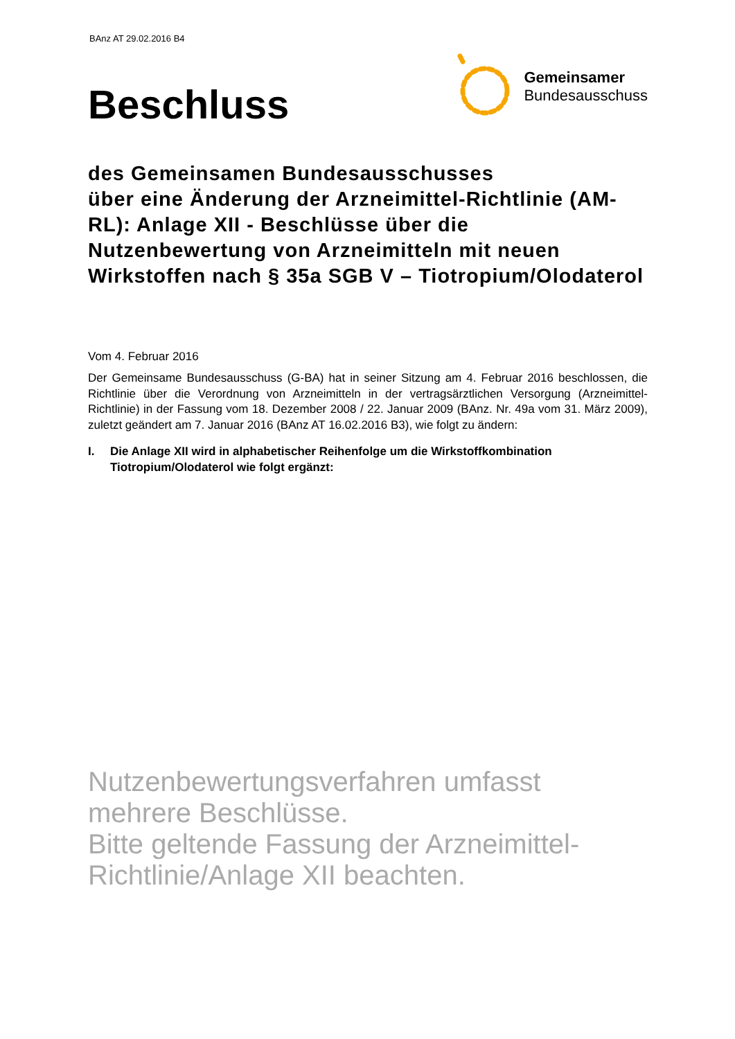BAnz AT 29.02.2016 B4
Beschluss
Gemeinsamer
Bundesausschuss
des Gemeinsamen Bundesausschusses
über eine Änderung der Arzneimittel-Richtlinie (AM-RL): Anlage XII - Beschlüsse über die Nutzenbewertung von Arzneimitteln mit neuen Wirkstoffen nach § 35a SGB V – Tiotropium/Olodaterol
Vom 4. Februar 2016
Der Gemeinsame Bundesausschuss (G-BA) hat in seiner Sitzung am 4. Februar 2016 beschlossen, die Richtlinie über die Verordnung von Arzneimitteln in der vertragsärztlichen Versorgung (Arzneimittel-Richtlinie) in der Fassung vom 18. Dezember 2008 / 22. Januar 2009 (BAnz. Nr. 49a vom 31. März 2009), zuletzt geändert am 7. Januar 2016 (BAnz AT 16.02.2016 B3), wie folgt zu ändern:
I. Die Anlage XII wird in alphabetischer Reihenfolge um die Wirkstoffkombination Tiotropium/Olodaterol wie folgt ergänzt:
Nutzenbewertungsverfahren umfasst mehrere Beschlüsse.
Bitte geltende Fassung der Arzneimittel-Richtlinie/Anlage XII beachten.